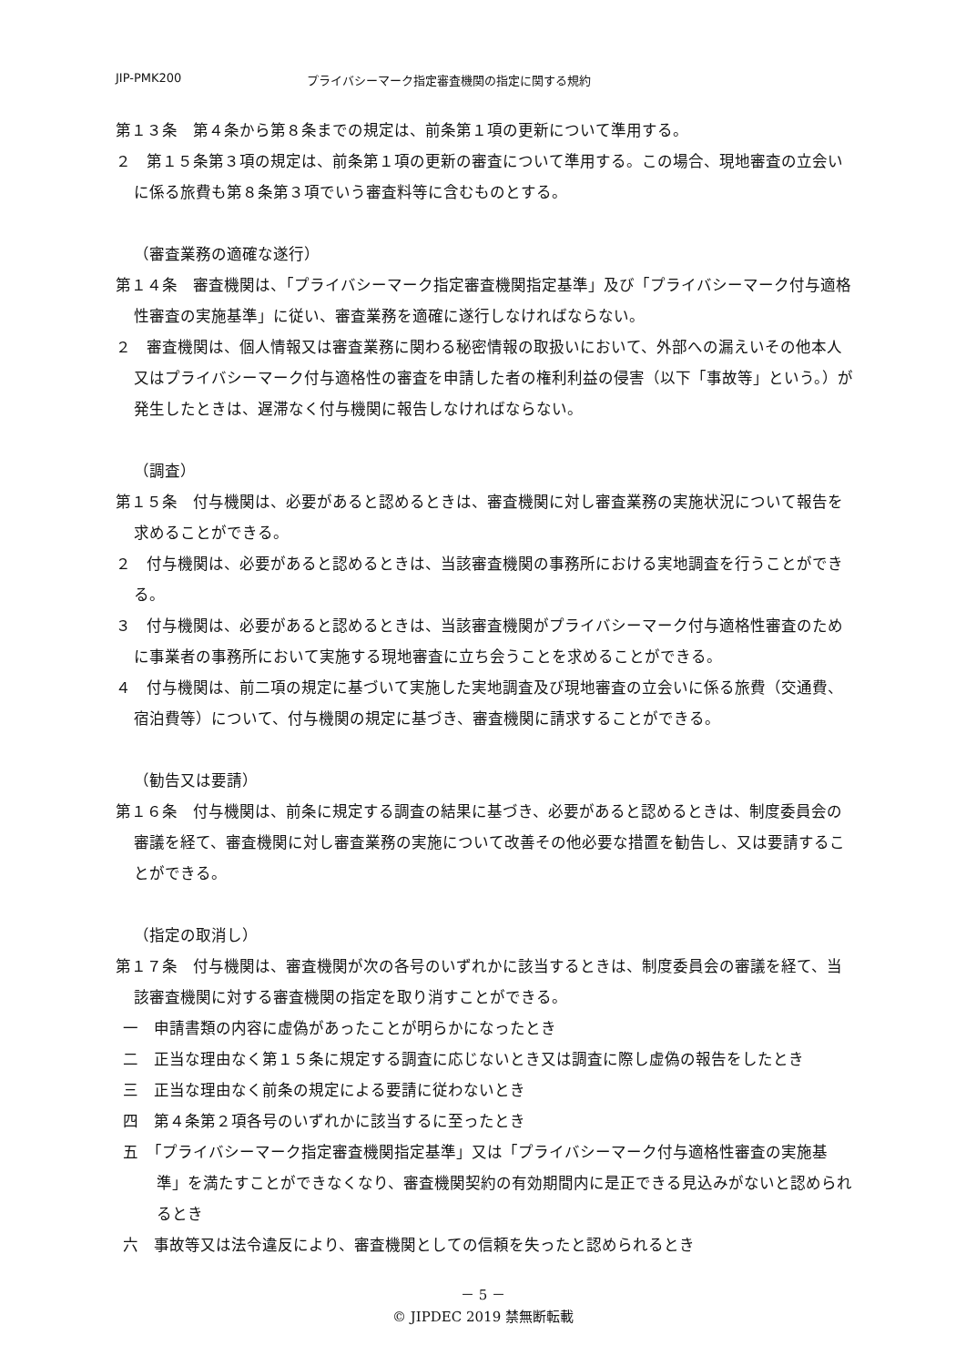JIP-PMK200 プライバシーマーク指定審査機関の指定に関する規約
第１３条　第４条から第８条までの規定は、前条第１項の更新について準用する。
２　第１５条第３項の規定は、前条第１項の更新の審査について準用する。この場合、現地審査の立会いに係る旅費も第８条第３項でいう審査料等に含むものとする。
（審査業務の適確な遂行）
第１４条　審査機関は、「プライバシーマーク指定審査機関指定基準」及び「プライバシーマーク付与適格性審査の実施基準」に従い、審査業務を適確に遂行しなければならない。
２　審査機関は、個人情報又は審査業務に関わる秘密情報の取扱いにおいて、外部への漏えいその他本人又はプライバシーマーク付与適格性の審査を申請した者の権利利益の侵害（以下「事故等」という。）が発生したときは、遅滞なく付与機関に報告しなければならない。
（調査）
第１５条　付与機関は、必要があると認めるときは、審査機関に対し審査業務の実施状況について報告を求めることができる。
２　付与機関は、必要があると認めるときは、当該審査機関の事務所における実地調査を行うことができる。
３　付与機関は、必要があると認めるときは、当該審査機関がプライバシーマーク付与適格性審査のために事業者の事務所において実施する現地審査に立ち会うことを求めることができる。
４　付与機関は、前二項の規定に基づいて実施した実地調査及び現地審査の立会いに係る旅費（交通費、宿泊費等）について、付与機関の規定に基づき、審査機関に請求することができる。
（勧告又は要請）
第１６条　付与機関は、前条に規定する調査の結果に基づき、必要があると認めるときは、制度委員会の審議を経て、審査機関に対し審査業務の実施について改善その他必要な措置を勧告し、又は要請することができる。
（指定の取消し）
第１７条　付与機関は、審査機関が次の各号のいずれかに該当するときは、制度委員会の審議を経て、当該審査機関に対する審査機関の指定を取り消すことができる。
一　申請書類の内容に虚偽があったことが明らかになったとき
二　正当な理由なく第１５条に規定する調査に応じないとき又は調査に際し虚偽の報告をしたとき
三　正当な理由なく前条の規定による要請に従わないとき
四　第４条第２項各号のいずれかに該当するに至ったとき
五　「プライバシーマーク指定審査機関指定基準」又は「プライバシーマーク付与適格性審査の実施基準」を満たすことができなくなり、審査機関契約の有効期間内に是正できる見込みがないと認められるとき
六　事故等又は法令違反により、審査機関としての信頼を失ったと認められるとき
－ 5 －
© JIPDEC 2019 禁無断転載